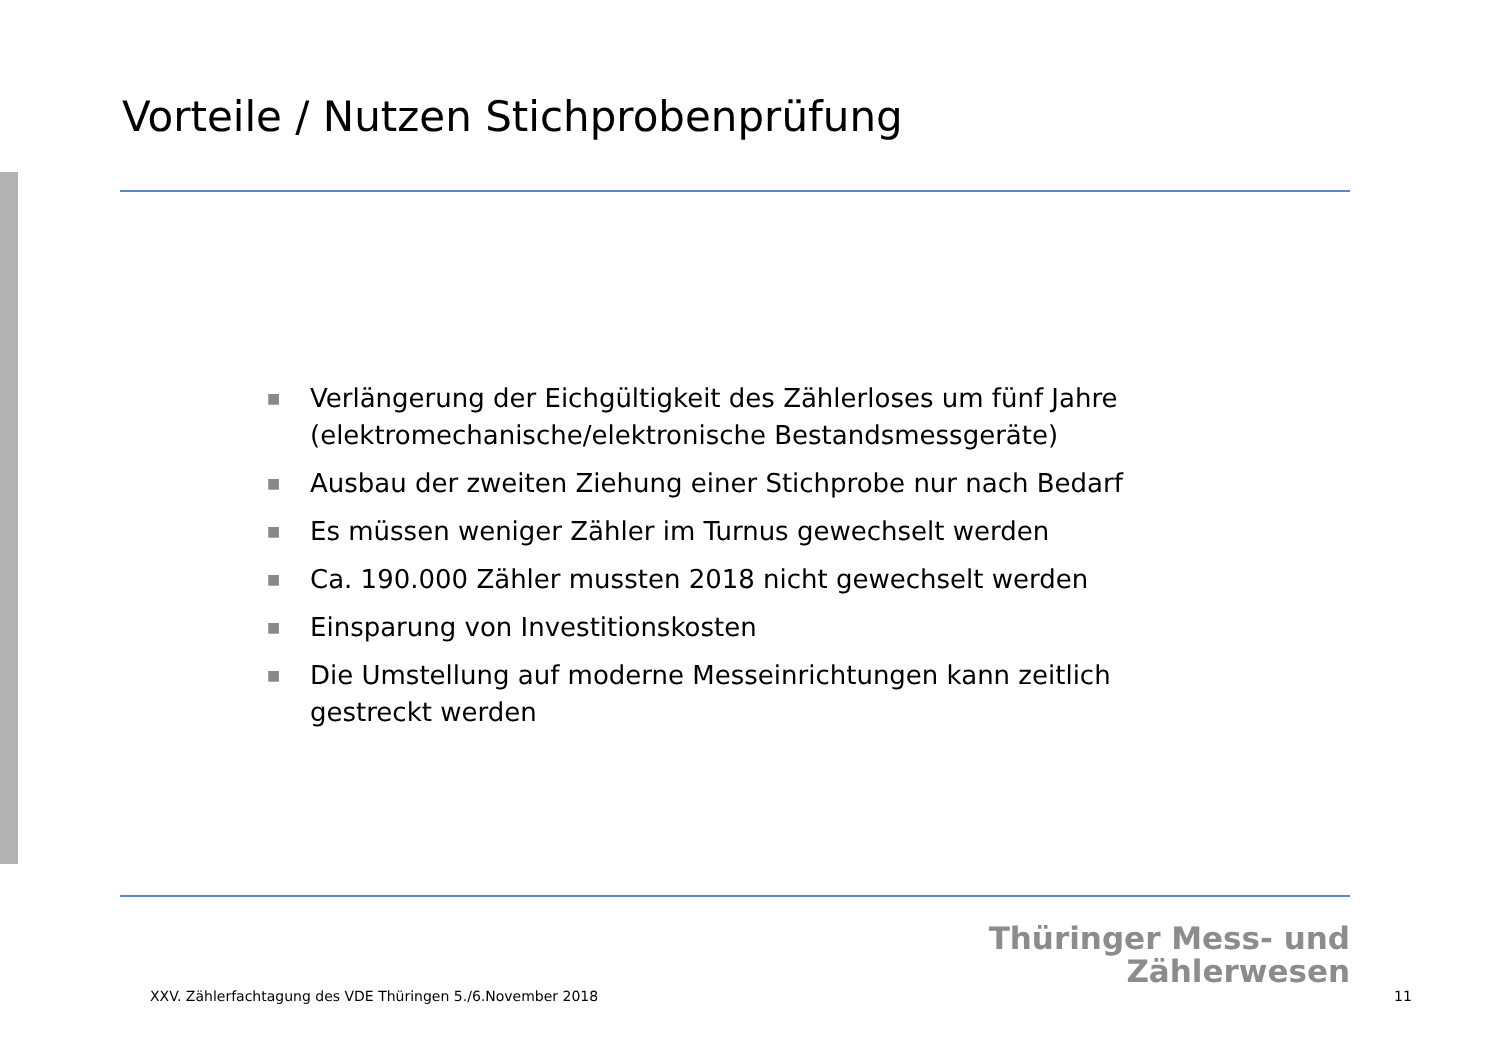Vorteile / Nutzen Stichprobenprüfung
■ Verlängerung der Eichgültigkeit des Zählerloses um fünf Jahre (elektromechanische/elektronische Bestandsmessgeräte)
■ Ausbau der zweiten Ziehung einer Stichprobe nur nach Bedarf
■ Es müssen weniger Zähler im Turnus gewechselt werden
■ Ca. 190.000 Zähler mussten 2018 nicht gewechselt werden
■ Einsparung von Investitionskosten
■ Die Umstellung auf moderne Messeinrichtungen kann zeitlich gestreckt werden
Thüringer Mess- und
Zählerwesen
XXV. Zählerfachtagung des VDE Thüringen 5./6.November 2018
11